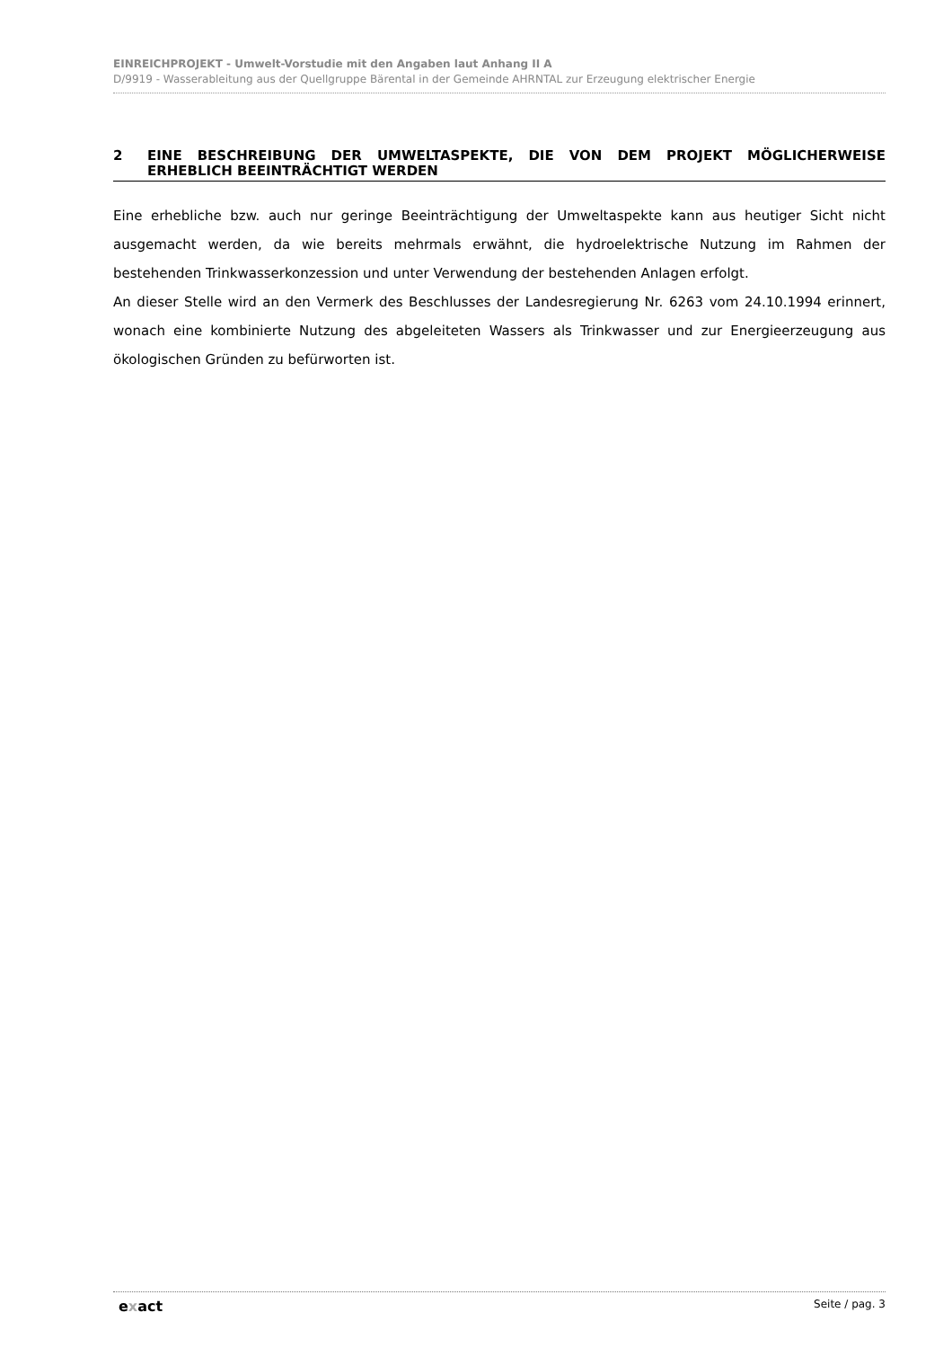EINREICHPROJEKT - Umwelt-Vorstudie mit den Angaben laut Anhang II A
D/9919 - Wasserableitung aus der Quellgruppe Bärental in der Gemeinde AHRNTAL zur Erzeugung elektrischer Energie
2 EINE BESCHREIBUNG DER UMWELTASPEKTE, DIE VON DEM PROJEKT MÖGLICHERWEISE ERHEBLICH BEEINTRÄCHTIGT WERDEN
Eine erhebliche bzw. auch nur geringe Beeinträchtigung der Umweltaspekte kann aus heutiger Sicht nicht ausgemacht werden, da wie bereits mehrmals erwähnt, die hydroelektrische Nutzung im Rahmen der bestehenden Trinkwasserkonzession und unter Verwendung der bestehenden Anlagen erfolgt.
An dieser Stelle wird an den Vermerk des Beschlusses der Landesregierung Nr. 6263 vom 24.10.1994 erinnert, wonach eine kombinierte Nutzung des abgeleiteten Wassers als Trinkwasser und zur Energieerzeugung aus ökologischen Gründen zu befürworten ist.
exact
Seite / pag. 3